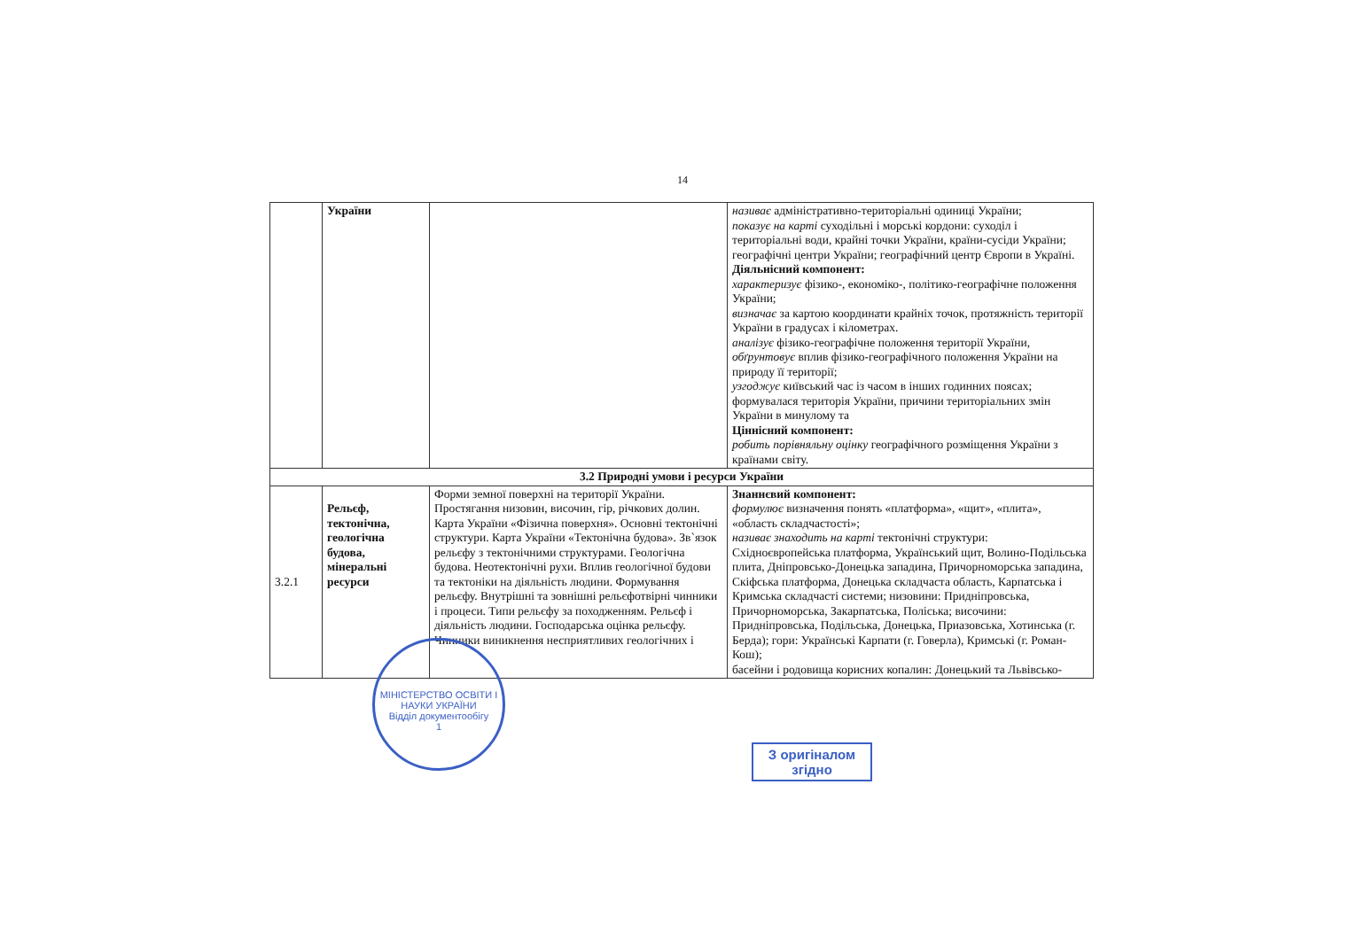14
| | України | | називає адміністративно-територіальні одиниці України; показує на карті суходільні і морські кордони: суходіл і територіальні води, крайні точки України, країни-сусіди України; географічні центри України; географічний центр Європи в Україні. Діяльнісний компонент: характеризує фізико-, економіко-, політико-географічне положення України; визначає за картою координати крайніх точок, протяжність території України в градусах і кілометрах. аналізує фізико-географічне положення території України, обґрунтовує вплив фізико-географічного положення України на природу її території; узгоджує київський час із часом в інших годинних поясах; формувалася територія України, причини територіальних змін України в минулому та Ціннісний компонент: робить порівняльну оцінку географічного розміщення України з країнами світу. |
| 3.2 Природні умови і ресурси України | | | |
| 3.2.1 | Рельєф, тектонічна, геологічна будова, мінеральні ресурси | Форми земної поверхні на території України. Простягання низовин, височин, гір, річкових долин. Карта України «Фізична поверхня». Основні тектонічні структури. Карта України «Тектонічна будова». Зв`язок рельєфу з тектонічними структурами. Геологічна будова. Неотектонічні рухи. Вплив геологічної будови та тектоніки на діяльність людини. Формування рельєфу. Внутрішні та зовнішні рельєфотвірні чинники і процеси. Типи рельєфу за походженням. Рельєф і діяльність людини. Господарська оцінка рельєфу. Чинники виникнення несприятливих геологічних і | Знаннєвий компонент: формулює визначення понять «платформа», «щит», «плита», «область складчастості»; називає знаходить на карті тектонічні структури: Східноєвропейська платформа, Український щит, Волино-Подільська плита, Дніпровсько-Донецька западина, Причорноморська западина, Скіфська платформа, Донецька складчаста область, Карпатська і Кримська складчасті системи; низовини: Придніпровська, Причорноморська, Закарпатська, Поліська; височини: Придніпровська, Подільська, Донецька, Приазовська, Хотинська (г. Берда); гори: Українські Карпати (г. Говерла), Кримські (г. Роман-Кош); басейни і родовища корисних копалин: Донецький та Львівсько- |
МІНІСТЕРСТВО ОСВІТИ І НАУКИ УКРАЇНИ
Відділ документообігу
1
З оригіналом згідно